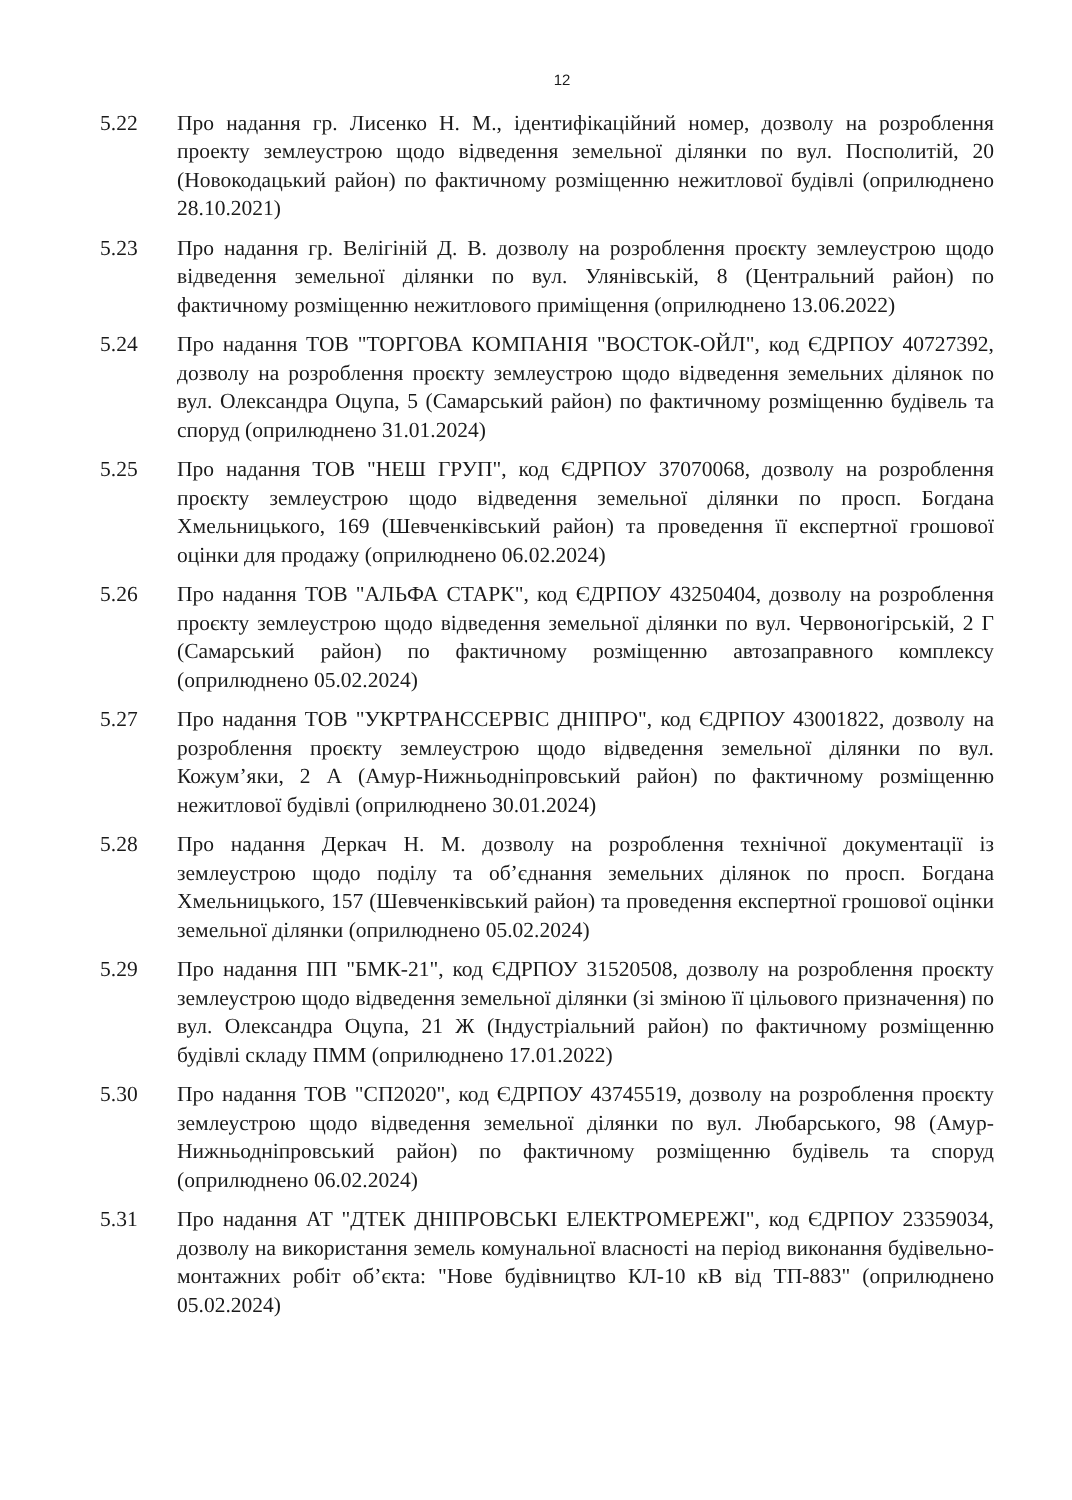12
5.22 Про надання гр. Лисенко Н. М., ідентифікаційний номер, дозволу на розроблення проекту землеустрою щодо відведення земельної ділянки по вул. Посполитій, 20 (Новокодацький район) по фактичному розміщенню нежитлової будівлі (оприлюднено 28.10.2021)
5.23 Про надання гр. Велігіній Д. В. дозволу на розроблення проєкту землеустрою щодо відведення земельної ділянки по вул. Улянівській, 8 (Центральний район) по фактичному розміщенню нежитлового приміщення (оприлюднено 13.06.2022)
5.24 Про надання ТОВ "ТОРГОВА КОМПАНІЯ "ВОСТОК-ОЙЛ", код ЄДРПОУ 40727392, дозволу на розроблення проєкту землеустрою щодо відведення земельних ділянок по вул. Олександра Оцупа, 5 (Самарський район) по фактичному розміщенню будівель та споруд (оприлюднено 31.01.2024)
5.25 Про надання ТОВ "НЕШ ГРУП", код ЄДРПОУ 37070068, дозволу на розроблення проєкту землеустрою щодо відведення земельної ділянки по просп. Богдана Хмельницького, 169 (Шевченківський район) та проведення її експертної грошової оцінки для продажу (оприлюднено 06.02.2024)
5.26 Про надання ТОВ "АЛЬФА СТАРК", код ЄДРПОУ 43250404, дозволу на розроблення проєкту землеустрою щодо відведення земельної ділянки по вул. Червоногірській, 2 Г (Самарський район) по фактичному розміщенню автозаправного комплексу (оприлюднено 05.02.2024)
5.27 Про надання ТОВ "УКРТРАНССЕРВІС ДНІПРО", код ЄДРПОУ 43001822, дозволу на розроблення проєкту землеустрою щодо відведення земельної ділянки по вул. Кожум’яки, 2 А (Амур-Нижньодніпровський район) по фактичному розміщенню нежитлової будівлі (оприлюднено 30.01.2024)
5.28 Про надання Деркач Н. М. дозволу на розроблення технічної документації із землеустрою щодо поділу та об’єднання земельних ділянок по просп. Богдана Хмельницького, 157 (Шевченківський район) та проведення експертної грошової оцінки земельної ділянки (оприлюднено 05.02.2024)
5.29 Про надання ПП "БМК-21", код ЄДРПОУ 31520508, дозволу на розроблення проєкту землеустрою щодо відведення земельної ділянки (зі зміною її цільового призначення) по вул. Олександра Оцупа, 21 Ж (Індустріальний район) по фактичному розміщенню будівлі складу ПММ (оприлюднено 17.01.2022)
5.30 Про надання ТОВ "СП2020", код ЄДРПОУ 43745519, дозволу на розроблення проєкту землеустрою щодо відведення земельної ділянки по вул. Любарського, 98 (Амур-Нижньодніпровський район) по фактичному розміщенню будівель та споруд (оприлюднено 06.02.2024)
5.31 Про надання АТ "ДТЕК ДНІПРОВСЬКІ ЕЛЕКТРОМЕРЕЖІ", код ЄДРПОУ 23359034, дозволу на використання земель комунальної власності на період виконання будівельно-монтажних робіт об’єкта: "Нове будівництво КЛ-10 кВ від ТП-883" (оприлюднено 05.02.2024)